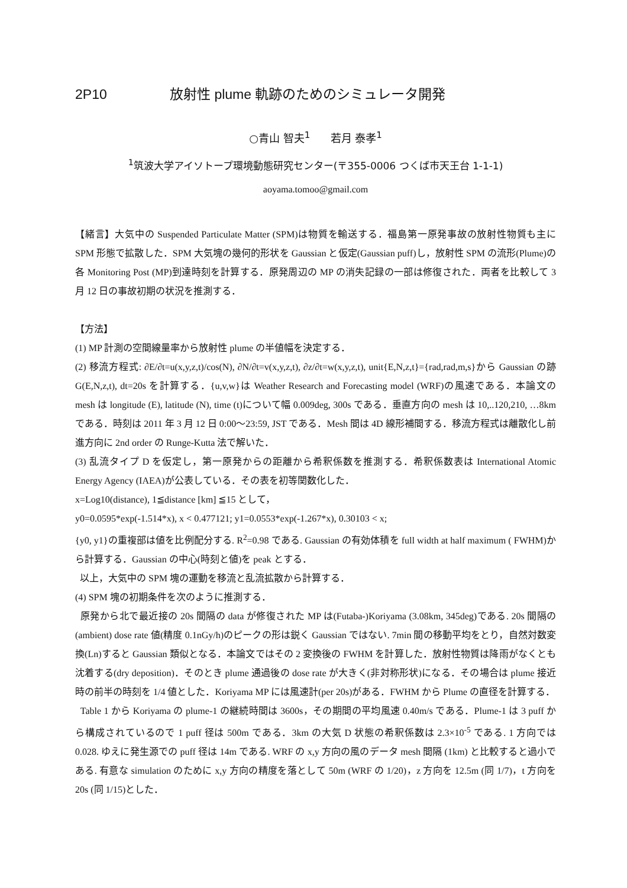2P10 放射性 plume 軌跡のためのシミュレータ開発
○青山 智夫<sup>1</sup> 若月 泰孝<sup>1</sup>
<sup>1</sup> 筑波大学アイソトープ環境動態研究センター(〒355-0006 つくば市天王台 1-1-1)
aoyama.tomoo@gmail.com
【緒言】大気中の Suspended Particulate Matter (SPM)は物質を輸送する．福島第一原発事故の放射性物質も主に SPM 形態で拡散した．SPM 大気塊の幾何的形状を Gaussian と仮定(Gaussian puff)し，放射性 SPM の流形(Plume)の各 Monitoring Post (MP)到達時刻を計算する．原発周辺の MP の消失記録の一部は修復された．両者を比較して 3 月 12 日の事故初期の状況を推測する．
【方法】
(1) MP 計測の空間線量率から放射性 plume の半値幅を決定する．
(2) 移流方程式: ∂E/∂t=u(x,y,z,t)/cos(N), ∂N/∂t=v(x,y,z,t), ∂z/∂t=w(x,y,z,t), unit{E,N,z,t}={rad,rad,m,s}から Gaussian の跡 G(E,N,z,t), dt=20s を計算する．{u,v,w}は Weather Research and Forecasting model (WRF)の風速である．本論文の mesh は longitude (E), latitude (N), time (t)について幅 0.009deg, 300s である．垂直方向の mesh は 10,..120,210, …8km である．時刻は 2011 年 3 月 12 日 0:00～23:59, JST である．Mesh 間は 4D 線形補間する．移流方程式は離散化し前進方向に 2nd order の Runge-Kutta 法で解いた．
(3) 乱流タイプ D を仮定し，第一原発からの距離から希釈係数を推測する．希釈係数表は International Atomic Energy Agency (IAEA)が公表している．その表を初等関数化した．
x=Log10(distance), 1≦distance [km] ≦15 として，
y0=0.0595*exp(-1.514*x), x < 0.477121; y1=0.0553*exp(-1.267*x), 0.30103 < x;
{y0, y1}の重複部は値を比例配分する. R<sup>2</sup>=0.98 である. Gaussian の有効体積を full width at half maximum ( FWHM)から計算する．Gaussian の中心(時刻と値)を peak とする．
以上，大気中の SPM 塊の運動を移流と乱流拡散から計算する．
(4) SPM 塊の初期条件を次のように推測する．
原発から北で最近接の 20s 間隔の data が修復された MP は(Futaba-)Koriyama (3.08km, 345deg)である. 20s 間隔の(ambient) dose rate 値(精度 0.1nGy/h)のピークの形は鋭く Gaussian ではない. 7min 間の移動平均をとり，自然対数変換(Ln)すると Gaussian 類似となる．本論文ではその 2 変換後の FWHM を計算した．放射性物質は降雨がなくとも沈着する(dry deposition)．そのとき plume 通過後の dose rate が大きく(非対称形状)になる．その場合は plume 接近時の前半の時刻を 1/4 値とした．Koriyama MP には風速計(per 20s)がある．FWHM から Plume の直径を計算する．
Table 1 から Koriyama の plume-1 の継続時間は 3600s，その期間の平均風速 0.40m/s である．Plume-1 は 3 puff から構成されているので 1 puff 径は 500m である．3km の大気 D 状態の希釈係数は 2.3×10<sup>-5</sup> である. 1 方向では 0.028. ゆえに発生源での puff 径は 14m である. WRF の x,y 方向の風のデータ mesh 間隔 (1km) と比較すると過小である. 有意な simulation のために x,y 方向の精度を落として 50m (WRF の 1/20)，z 方向を 12.5m (同 1/7)，t 方向を 20s (同 1/15)とした．